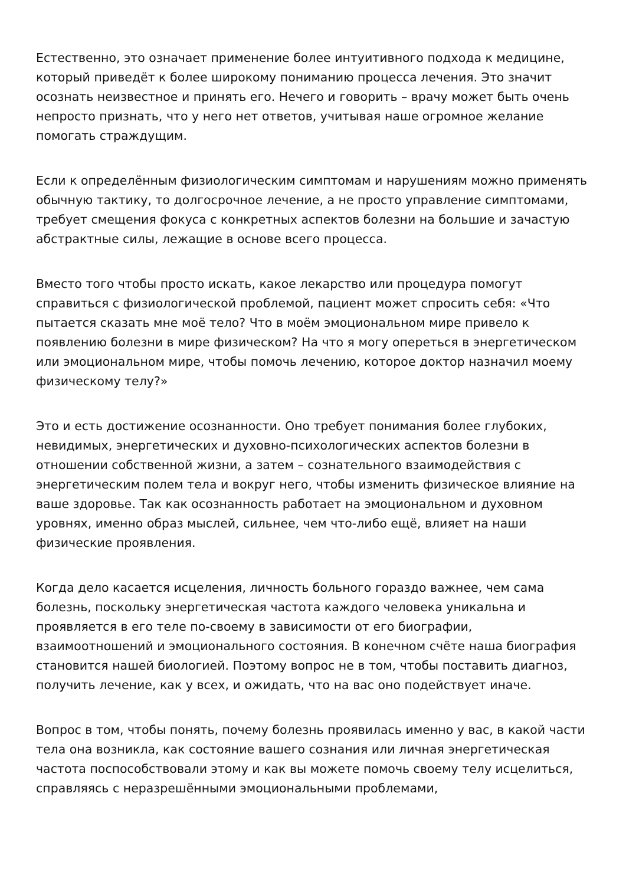Естественно, это означает применение более интуитивного подхода к медицине, который приведёт к более широкому пониманию процесса лечения. Это значит осознать неизвестное и принять его. Нечего и говорить – врачу может быть очень непросто признать, что у него нет ответов, учитывая наше огромное желание помогать страждущим.
Если к определённым физиологическим симптомам и нарушениям можно применять обычную тактику, то долгосрочное лечение, а не просто управление симптомами, требует смещения фокуса с конкретных аспектов болезни на большие и зачастую абстрактные силы, лежащие в основе всего процесса.
Вместо того чтобы просто искать, какое лекарство или процедура помогут справиться с физиологической проблемой, пациент может спросить себя: «Что пытается сказать мне моё тело? Что в моём эмоциональном мире привело к появлению болезни в мире физическом? На что я могу опереться в энергетическом или эмоциональном мире, чтобы помочь лечению, которое доктор назначил моему физическому телу?»
Это и есть достижение осознанности. Оно требует понимания более глубоких, невидимых, энергетических и духовно-психологических аспектов болезни в отношении собственной жизни, а затем – сознательного взаимодействия с энергетическим полем тела и вокруг него, чтобы изменить физическое влияние на ваше здоровье. Так как осознанность работает на эмоциональном и духовном уровнях, именно образ мыслей, сильнее, чем что-либо ещё, влияет на наши физические проявления.
Когда дело касается исцеления, личность больного гораздо важнее, чем сама болезнь, поскольку энергетическая частота каждого человека уникальна и проявляется в его теле по-своему в зависимости от его биографии, взаимоотношений и эмоционального состояния. В конечном счёте наша биография становится нашей биологией. Поэтому вопрос не в том, чтобы поставить диагноз, получить лечение, как у всех, и ожидать, что на вас оно подействует иначе.
Вопрос в том, чтобы понять, почему болезнь проявилась именно у вас, в какой части тела она возникла, как состояние вашего сознания или личная энергетическая частота поспособствовали этому и как вы можете помочь своему телу исцелиться, справляясь с неразрешёнными эмоциональными проблемами,